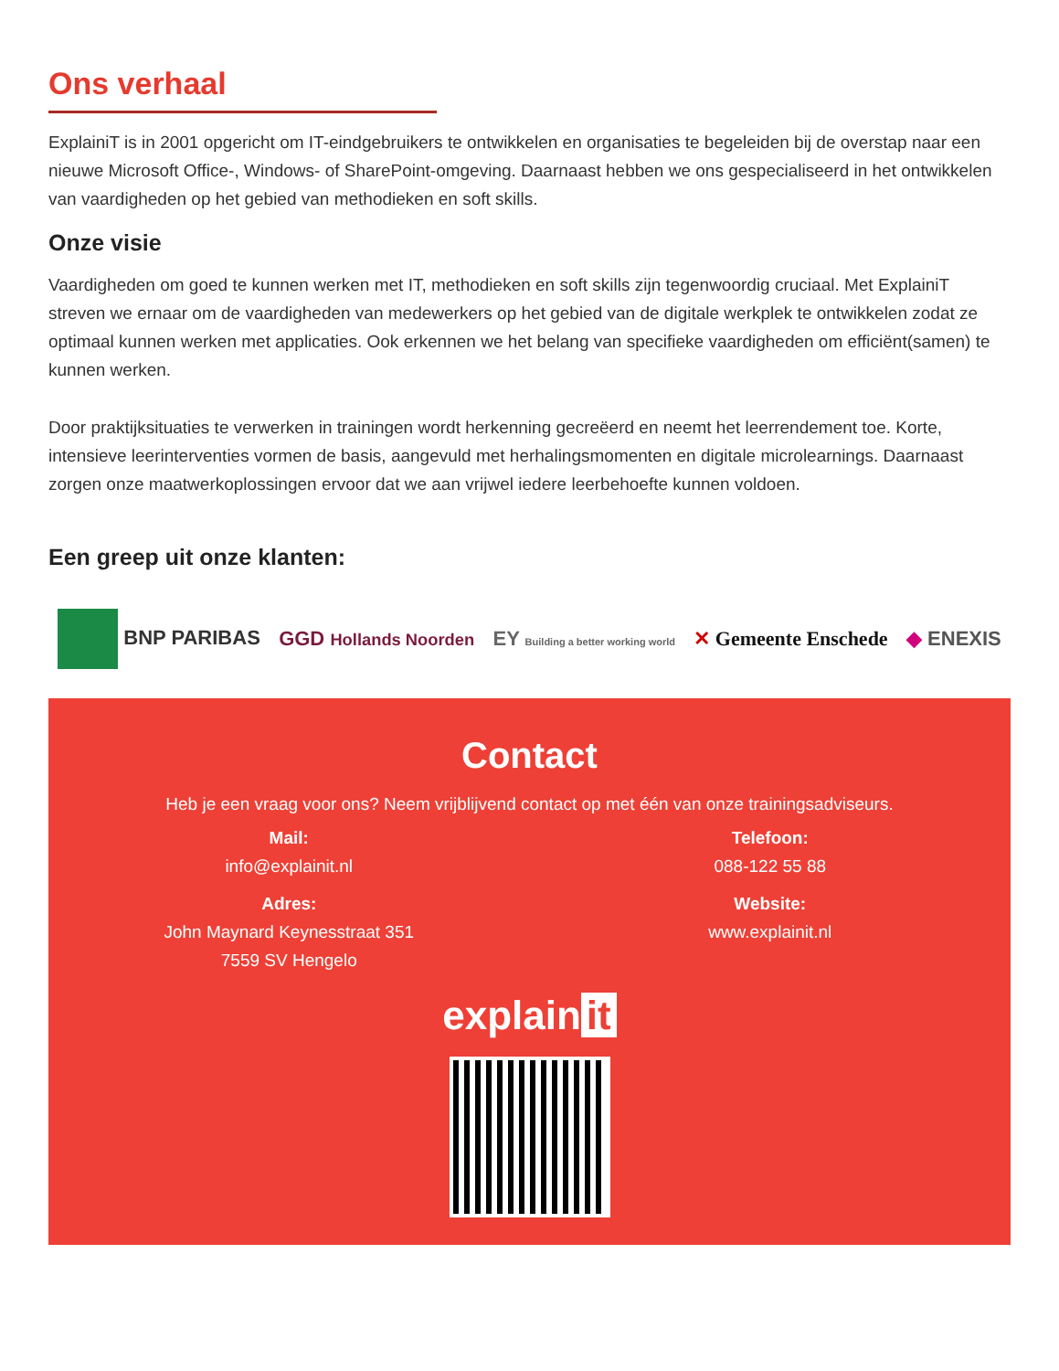Ons verhaal
ExplainiT is in 2001 opgericht om IT-eindgebruikers te ontwikkelen en organisaties te begeleiden bij de overstap naar een nieuwe Microsoft Office-, Windows- of SharePoint-omgeving. Daarnaast hebben we ons gespecialiseerd in het ontwikkelen van vaardigheden op het gebied van methodieken en soft skills.
Onze visie
Vaardigheden om goed te kunnen werken met IT, methodieken en soft skills zijn tegenwoordig cruciaal. Met ExplainiT streven we ernaar om de vaardigheden van medewerkers op het gebied van de digitale werkplek te ontwikkelen zodat ze optimaal kunnen werken met applicaties. Ook erkennen we het belang van specifieke vaardigheden om efficiënt(samen) te kunnen werken.
Door praktijksituaties te verwerken in trainingen wordt herkenning gecreëerd en neemt het leerrendement toe. Korte, intensieve leerinterventies vormen de basis, aangevuld met herhalingsmomenten en digitale microlearnings. Daarnaast zorgen onze maatwerkoplossingen ervoor dat we aan vrijwel iedere leerbehoefte kunnen voldoen.
Een greep uit onze klanten:
BNP PARIBAS GGD Hollands Noorden
EY Building a better working world
✕ Gemeente Enschede ◆ ENEXIS
Contact
Heb je een vraag voor ons? Neem vrijblijvend contact op met één van onze trainingsadviseurs.
Mail:
info@explainit.nl
Adres:
John Maynard Keynesstraat 351
7559 SV Hengelo
Telefoon:
088-122 55 88
Website:
www.explainit.nl
explain it